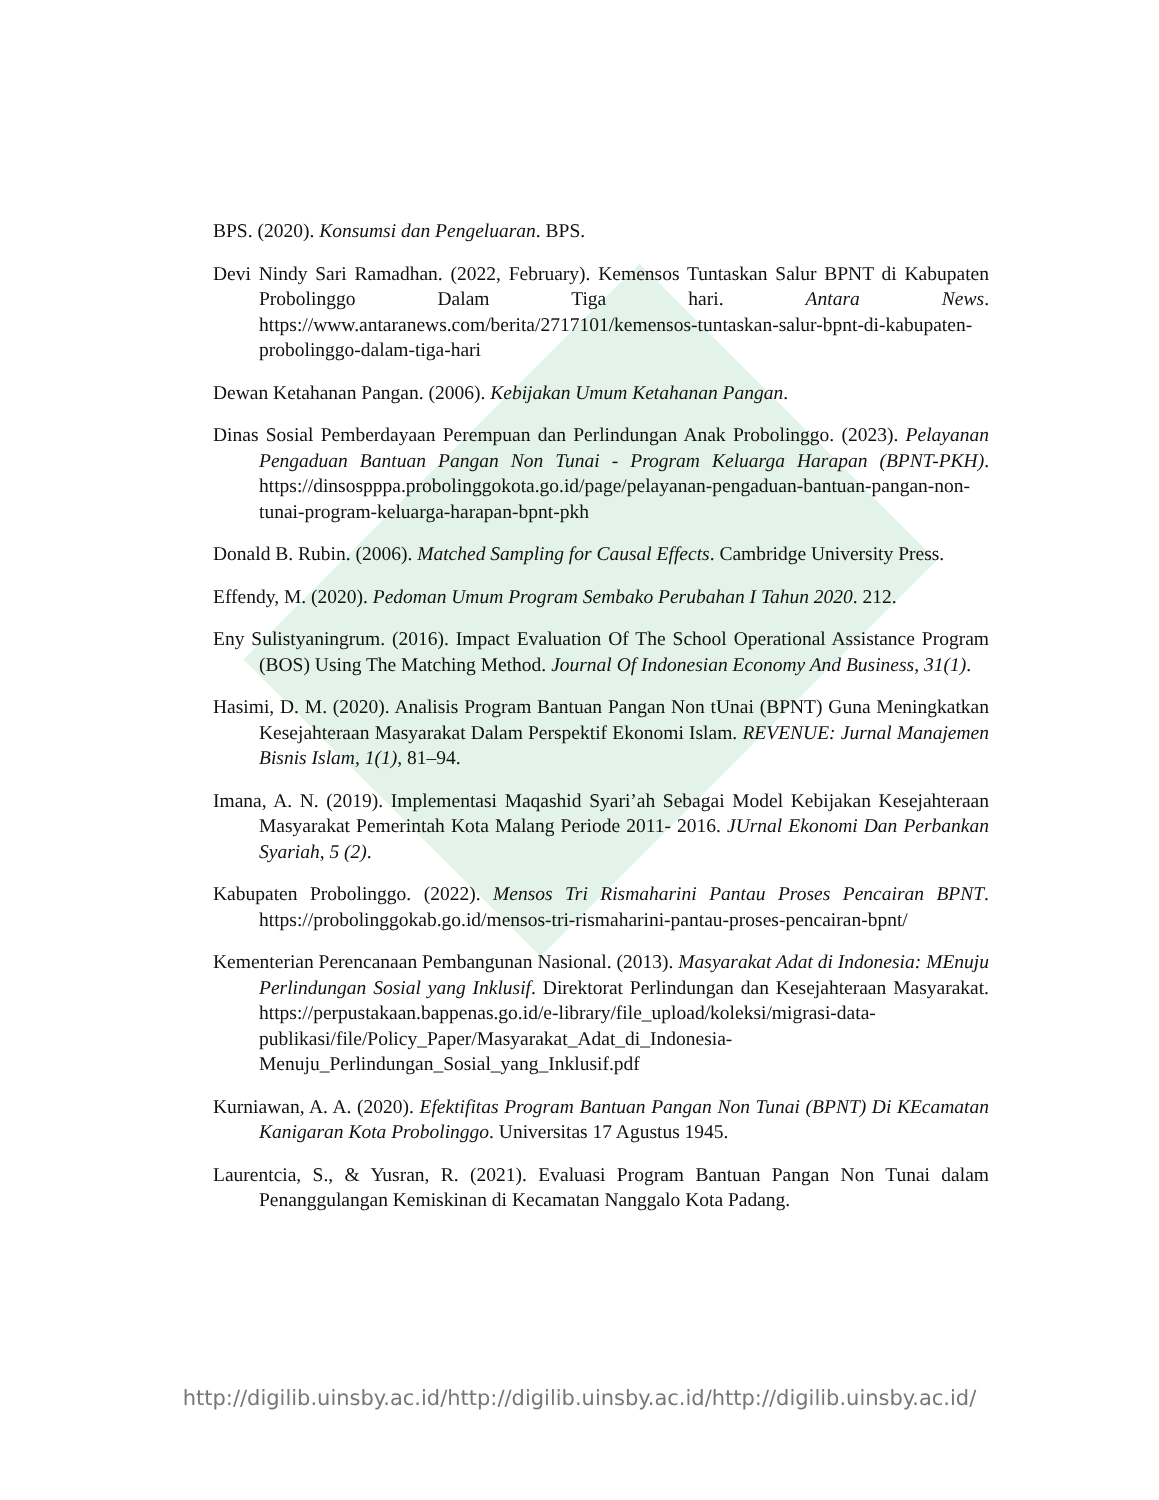BPS. (2020). Konsumsi dan Pengeluaran. BPS.
Devi Nindy Sari Ramadhan. (2022, February). Kemensos Tuntaskan Salur BPNT di Kabupaten Probolinggo Dalam Tiga hari. Antara News. https://www.antaranews.com/berita/2717101/kemensos-tuntaskan-salur-bpnt-di-kabupaten-probolinggo-dalam-tiga-hari
Dewan Ketahanan Pangan. (2006). Kebijakan Umum Ketahanan Pangan.
Dinas Sosial Pemberdayaan Perempuan dan Perlindungan Anak Probolinggo. (2023). Pelayanan Pengaduan Bantuan Pangan Non Tunai - Program Keluarga Harapan (BPNT-PKH). https://dinsospppa.probolinggokota.go.id/page/pelayanan-pengaduan-bantuan-pangan-non-tunai-program-keluarga-harapan-bpnt-pkh
Donald B. Rubin. (2006). Matched Sampling for Causal Effects. Cambridge University Press.
Effendy, M. (2020). Pedoman Umum Program Sembako Perubahan I Tahun 2020. 212.
Eny Sulistyaningrum. (2016). Impact Evaluation Of The School Operational Assistance Program (BOS) Using The Matching Method. Journal Of Indonesian Economy And Business, 31(1).
Hasimi, D. M. (2020). Analisis Program Bantuan Pangan Non tUnai (BPNT) Guna Meningkatkan Kesejahteraan Masyarakat Dalam Perspektif Ekonomi Islam. REVENUE: Jurnal Manajemen Bisnis Islam, 1(1), 81–94.
Imana, A. N. (2019). Implementasi Maqashid Syari’ah Sebagai Model Kebijakan Kesejahteraan Masyarakat Pemerintah Kota Malang Periode 2011- 2016. JUrnal Ekonomi Dan Perbankan Syariah, 5 (2).
Kabupaten Probolinggo. (2022). Mensos Tri Rismaharini Pantau Proses Pencairan BPNT. https://probolinggokab.go.id/mensos-tri-rismaharini-pantau-proses-pencairan-bpnt/
Kementerian Perencanaan Pembangunan Nasional. (2013). Masyarakat Adat di Indonesia: MEnuju Perlindungan Sosial yang Inklusif. Direktorat Perlindungan dan Kesejahteraan Masyarakat. https://perpustakaan.bappenas.go.id/e-library/file_upload/koleksi/migrasi-data-publikasi/file/Policy_Paper/Masyarakat_Adat_di_Indonesia-Menuju_Perlindungan_Sosial_yang_Inklusif.pdf
Kurniawan, A. A. (2020). Efektifitas Program Bantuan Pangan Non Tunai (BPNT) Di KEcamatan Kanigaran Kota Probolinggo. Universitas 17 Agustus 1945.
Laurentcia, S., & Yusran, R. (2021). Evaluasi Program Bantuan Pangan Non Tunai dalam Penanggulangan Kemiskinan di Kecamatan Nanggalo Kota Padang.
http://digilib.uinsby.ac.id/http://digilib.uinsby.ac.id/http://digilib.uinsby.ac.id/